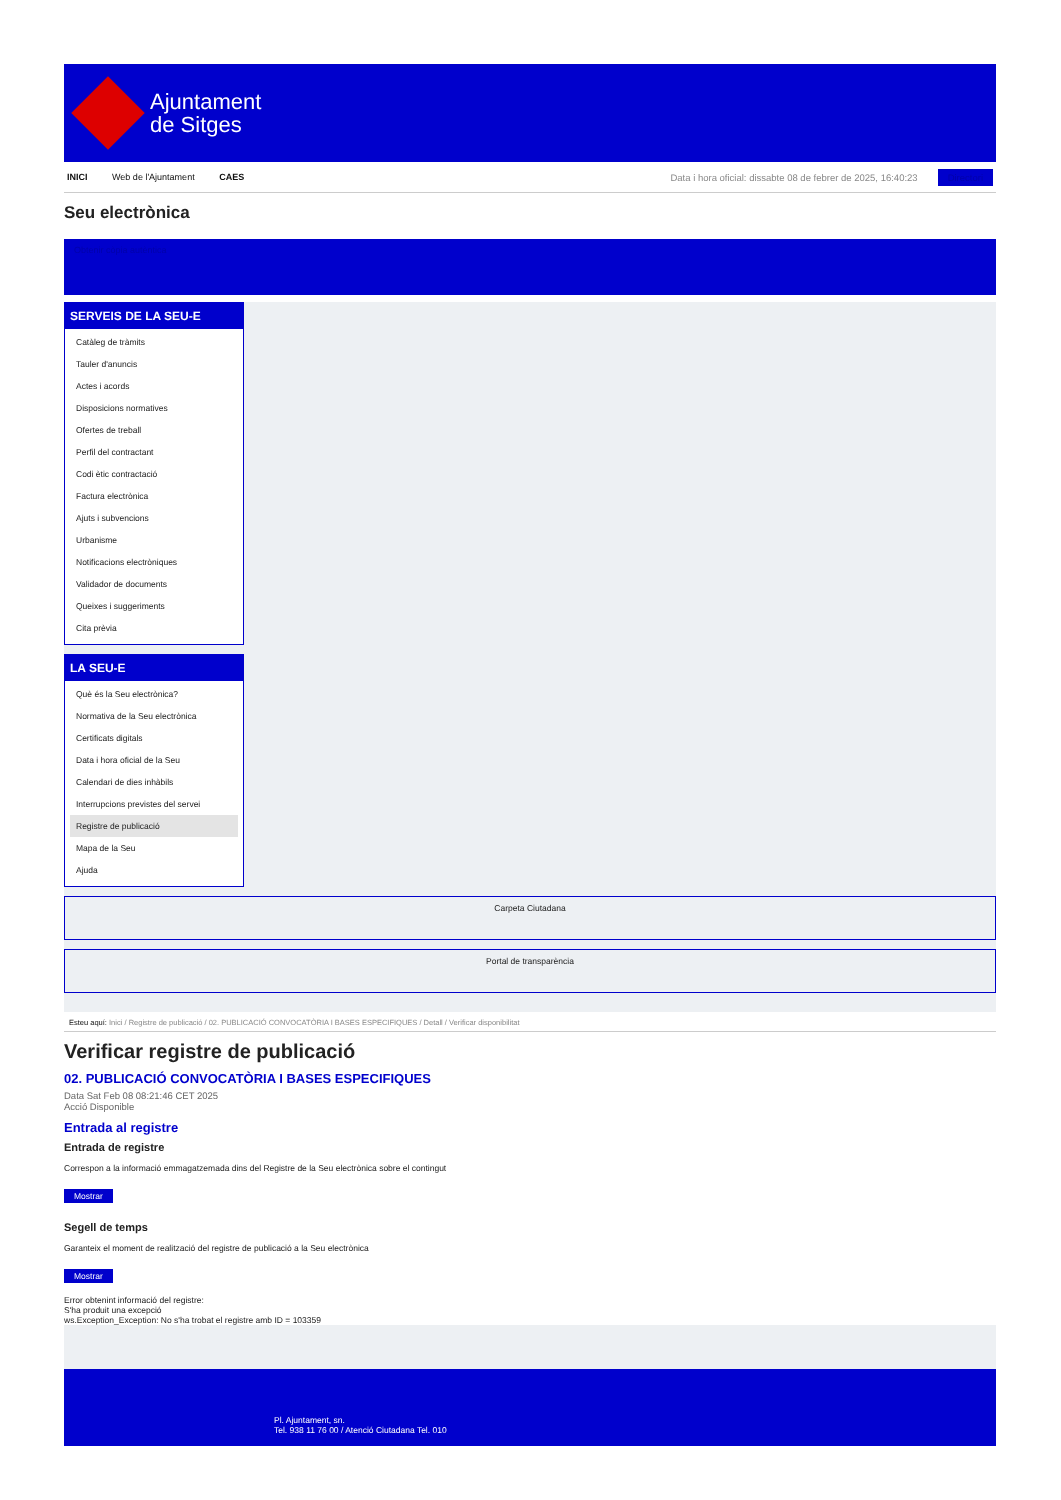Ajuntament
de Sitges
INICI Web de l'Ajuntament CAES
Data i hora oficial: dissabte 08 de febrer de 2025, 16:40:23 Directori
Seu electrònica
Obtenir còpia autèntica
SERVEIS DE LA SEU-E
Catàleg de tràmits
Tauler d'anuncis
Actes i acords
Disposicions normatives
Ofertes de treball
Perfil del contractant
Codi ètic contractació
Factura electrònica
Ajuts i subvencions
Urbanisme
Notificacions electròniques
Validador de documents
Queixes i suggeriments
Cita prèvia
LA SEU-E
Què és la Seu electrònica?
Normativa de la Seu electrònica
Certificats digitals
Data i hora oficial de la Seu
Calendari de dies inhàbils
Interrupcions previstes del servei
Registre de publicació
Mapa de la Seu
Ajuda
Carpeta Ciutadana
Portal de transparència
Esteu aquí: Inici / Registre de publicació / 02. PUBLICACIÓ CONVOCATÒRIA I BASES ESPECIFIQUES / Detall / Verificar disponibilitat
Verificar registre de publicació
02. PUBLICACIÓ CONVOCATÒRIA I BASES ESPECIFIQUES
Data Sat Feb 08 08:21:46 CET 2025
Acció Disponible
Entrada al registre
Entrada de registre
Correspon a la informació emmagatzemada dins del Registre de la Seu electrònica sobre el contingut
Mostrar
Segell de temps
Garanteix el moment de realització del registre de publicació a la Seu electrònica
Mostrar
Error obtenint informació del registre:
S'ha produit una excepció
ws.Exception_Exception: No s'ha trobat el registre amb ID = 103359
Pl. Ajuntament, sn.
Tel. 938 11 76 00 / Atenció Ciutadana Tel. 010